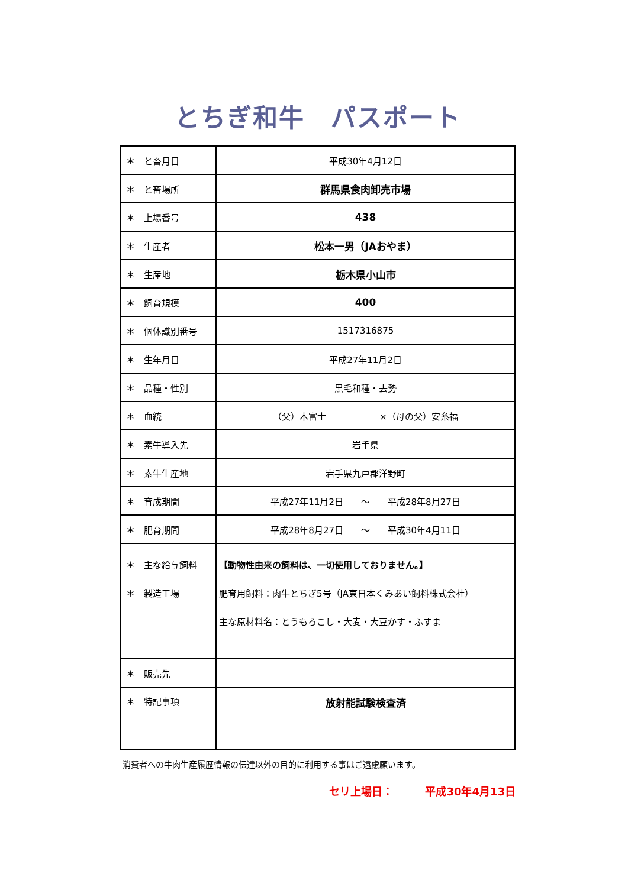とちぎ和牛　パスポート
| ＊ と畜月日 | 平成30年4月12日 |
| ＊ と畜場所 | 群馬県食肉卸売市場 |
| ＊ 上場番号 | 438 |
| ＊ 生産者 | 松本一男（JAおやま） |
| ＊ 生産地 | 栃木県小山市 |
| ＊ 飼育規模 | 400 |
| ＊ 個体識別番号 | 1517316875 |
| ＊ 生年月日 | 平成27年11月2日 |
| ＊ 品種・性別 | 黒毛和種・去勢 |
| ＊ 血統 | （父）本富士 ×（母の父）安糸福 |
| ＊ 素牛導入先 | 岩手県 |
| ＊ 素牛生産地 | 岩手県九戸郡洋野町 |
| ＊ 育成期間 | 平成27年11月2日 ～ 平成28年8月27日 |
| ＊ 肥育期間 | 平成28年8月27日 ～ 平成30年4月11日 |
| ＊ 主な給与飼料 ＊ 製造工場 | 【動物性由来の飼料は、一切使用しておりません。】 肥育用飼料：肉牛とちぎ5号（JA東日本くみあい飼料株式会社） 主な原材料名：とうもろこし・大麦・大豆かす・ふすま |
| ＊ 販売先 | |
| ＊ 特記事項 | 放射能試験検査済 |
消費者への牛肉生産履歴情報の伝達以外の目的に利用する事はご遠慮願います。
セリ上場日：　　　平成30年4月13日